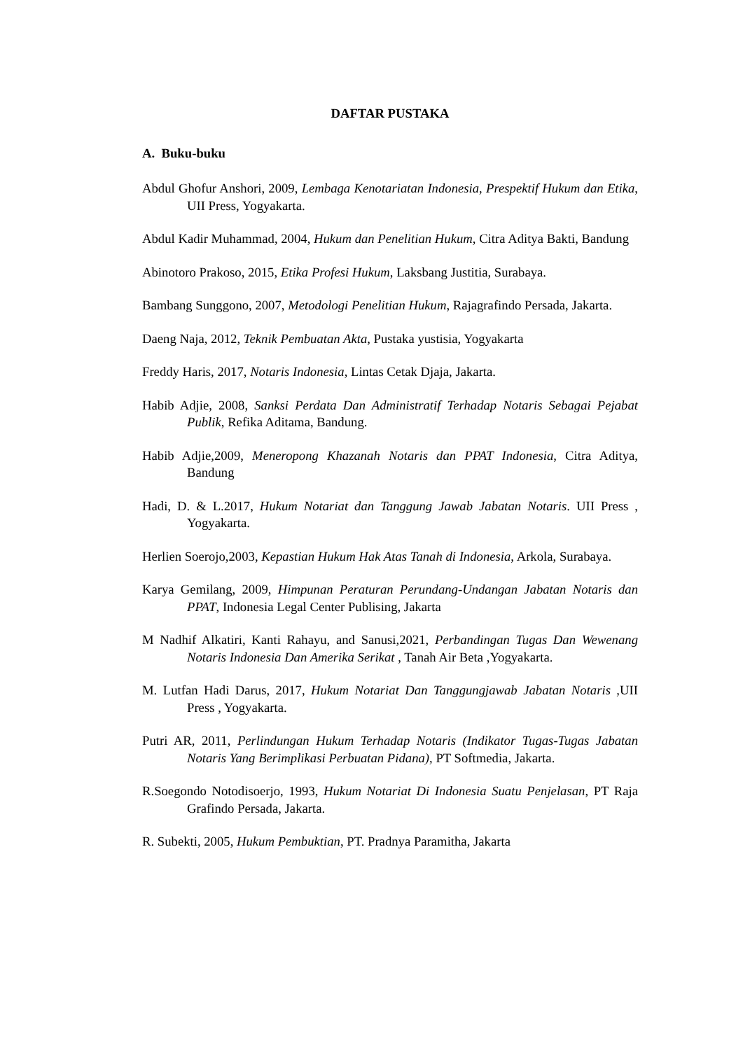DAFTAR PUSTAKA
A. Buku-buku
Abdul Ghofur Anshori, 2009, Lembaga Kenotariatan Indonesia, Prespektif Hukum dan Etika, UII Press, Yogyakarta.
Abdul Kadir Muhammad, 2004, Hukum dan Penelitian Hukum, Citra Aditya Bakti, Bandung
Abinotoro Prakoso, 2015, Etika Profesi Hukum, Laksbang Justitia, Surabaya.
Bambang Sunggono, 2007, Metodologi Penelitian Hukum, Rajagrafindo Persada, Jakarta.
Daeng Naja, 2012, Teknik Pembuatan Akta, Pustaka yustisia, Yogyakarta
Freddy Haris, 2017, Notaris Indonesia, Lintas Cetak Djaja, Jakarta.
Habib Adjie, 2008, Sanksi Perdata Dan Administratif Terhadap Notaris Sebagai Pejabat Publik, Refika Aditama, Bandung.
Habib Adjie,2009, Meneropong Khazanah Notaris dan PPAT Indonesia, Citra Aditya, Bandung
Hadi, D. & L.2017, Hukum Notariat dan Tanggung Jawab Jabatan Notaris. UII Press , Yogyakarta.
Herlien Soerojo,2003, Kepastian Hukum Hak Atas Tanah di Indonesia, Arkola, Surabaya.
Karya Gemilang, 2009, Himpunan Peraturan Perundang-Undangan Jabatan Notaris dan PPAT, Indonesia Legal Center Publising, Jakarta
M Nadhif Alkatiri, Kanti Rahayu, and Sanusi,2021, Perbandingan Tugas Dan Wewenang Notaris Indonesia Dan Amerika Serikat , Tanah Air Beta ,Yogyakarta.
M. Lutfan Hadi Darus, 2017, Hukum Notariat Dan Tanggungjawab Jabatan Notaris , UII Press , Yogyakarta.
Putri AR, 2011, Perlindungan Hukum Terhadap Notaris (Indikator Tugas-Tugas Jabatan Notaris Yang Berimplikasi Perbuatan Pidana), PT Softmedia, Jakarta.
R.Soegondo Notodisoerjo, 1993, Hukum Notariat Di Indonesia Suatu Penjelasan, PT Raja Grafindo Persada, Jakarta.
R. Subekti, 2005, Hukum Pembuktian, PT. Pradnya Paramitha, Jakarta